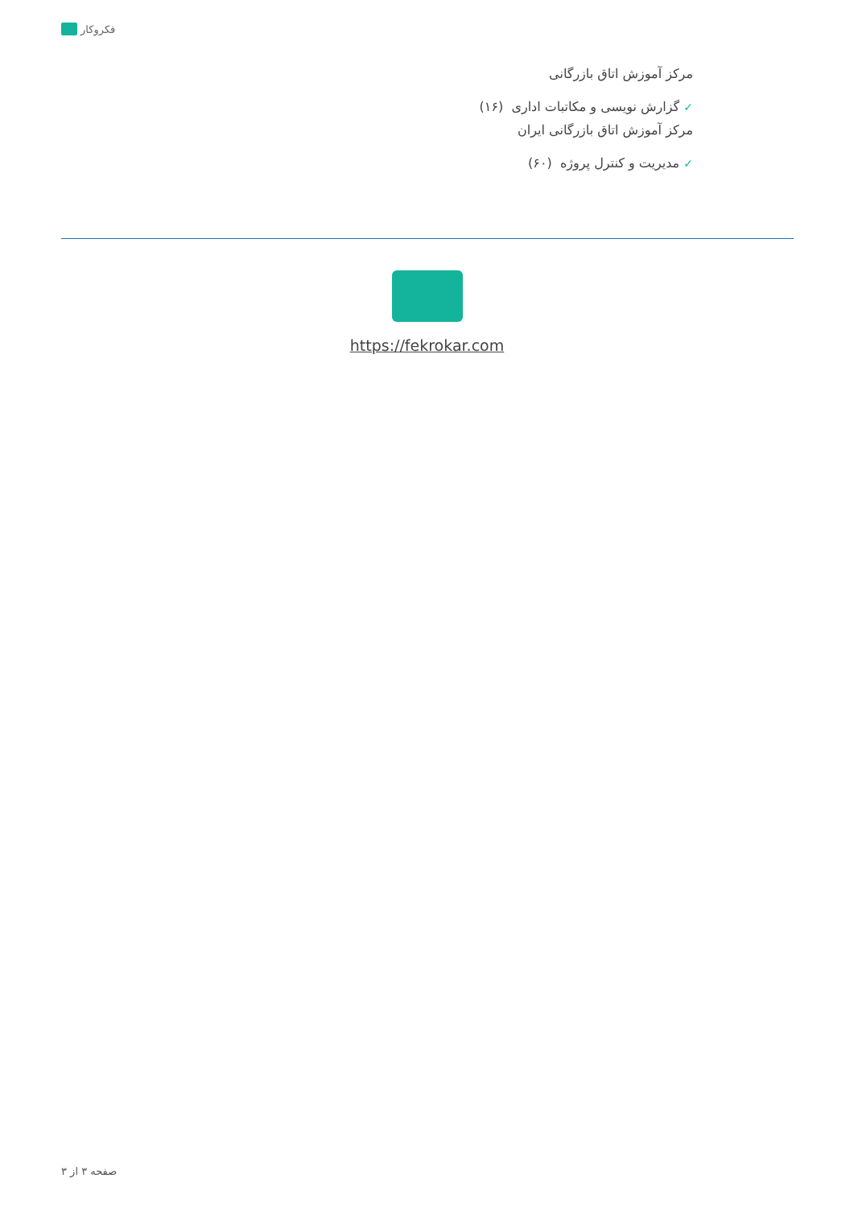فکروکار
مرکز آموزش اتاق بازرگانی
✓ گزارش نویسی و مکاتبات اداری (۱۶)
مرکز آموزش اتاق بازرگانی ایران
✓ مدیریت و کنترل پروژه (۶۰)
https://fekrokar.com
صفحه ۳ از ۳